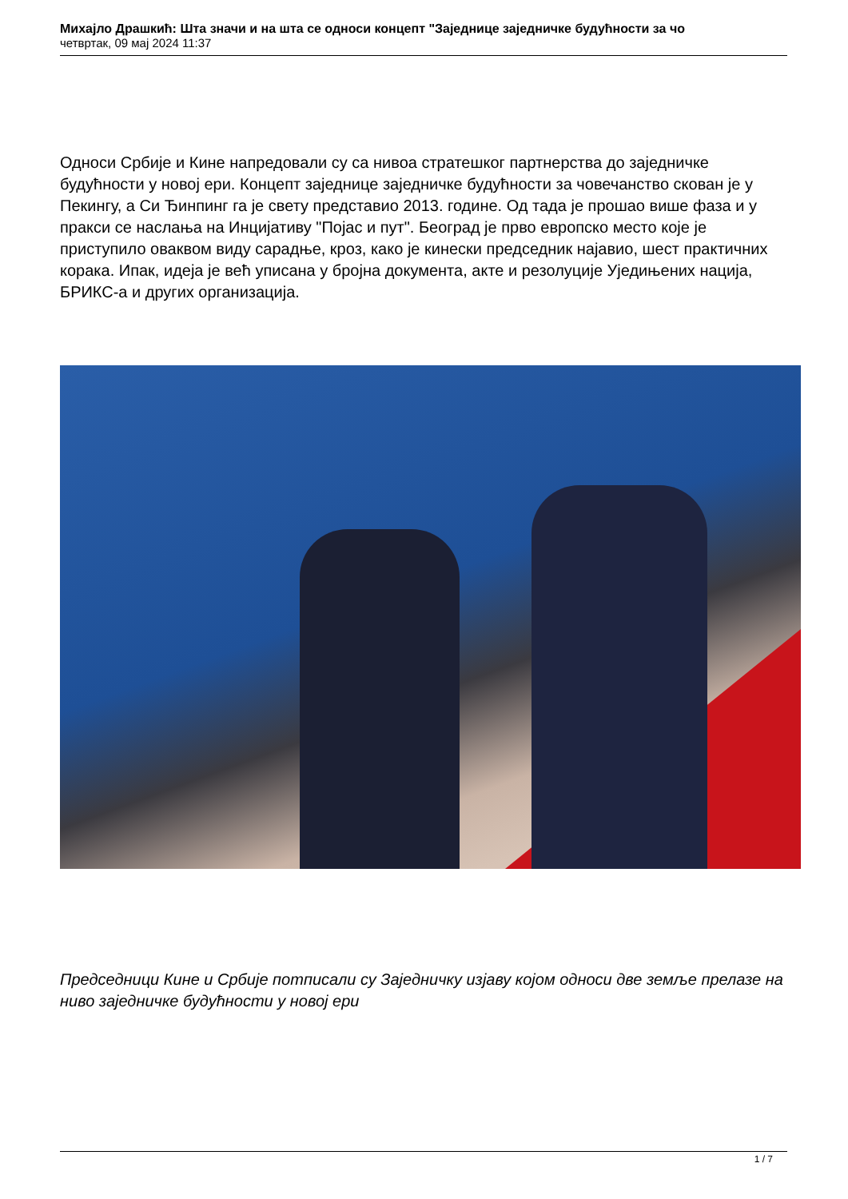Михајло Драшкић: Шта значи и на шта се односи концепт "Заједнице заједничке будућности за чо
четвртак, 09 мај 2024 11:37
Односи Србије и Кине напредовали су са нивоа стратешког партнерства до заједничке будућности у новој ери. Концепт заједнице заједничке будућности за човечанство скован је у Пекингу, а Си Ђинпинг га је свету представио 2013. године. Од тада је прошао више фаза и у пракси се наслања на Инцијативу "Појас и пут". Београд је прво европско место које је приступило оваквом виду сарадње, кроз, како је кинески председник најавио, шест практичних корака. Ипак, идеја је већ уписана у бројна документа, акте и резолуције Уједињених нација, БРИКС-а и других организација.
Председници Кине и Србије потписали су Заједничку изјаву којом односи две земље прелазе на ниво заједничке будућности у новој ери
1 / 7